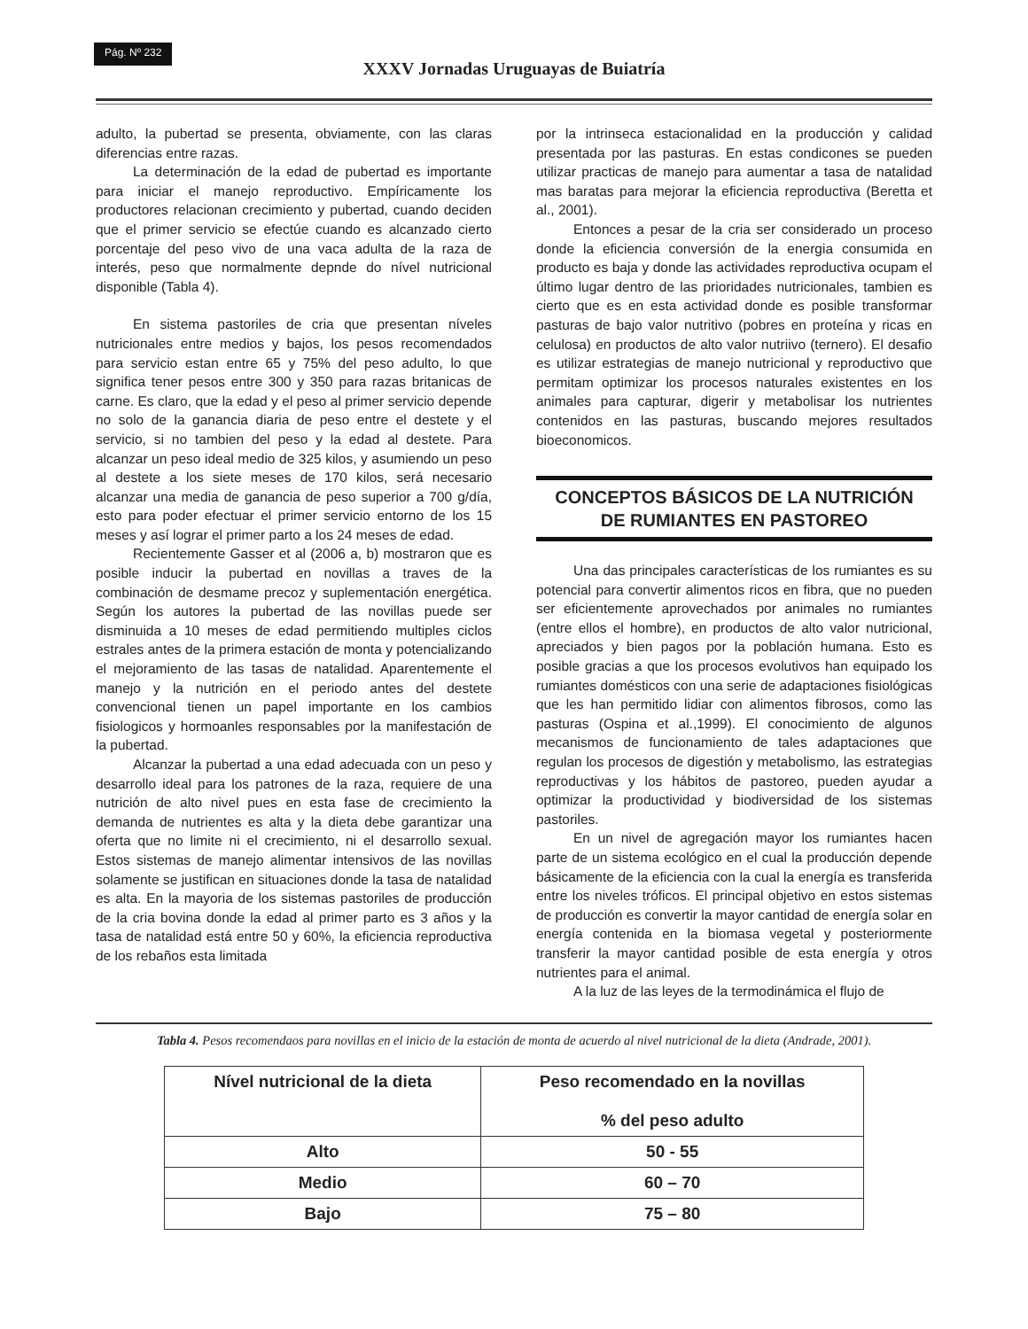Pág. Nº 232
XXXV Jornadas Uruguayas de Buiatría
adulto, la pubertad se presenta, obviamente, con las claras diferencias entre razas.
La determinación de la edad de pubertad es importante para iniciar el manejo reproductivo. Empíricamente los productores relacionan crecimiento y pubertad, cuando deciden que el primer servicio se efectúe cuando es alcanzado cierto porcentaje del peso vivo de una vaca adulta de la raza de interés, peso que normalmente depnde do nível nutricional disponible (Tabla 4).
En sistema pastoriles de cria que presentan níveles nutricionales entre medios y bajos, los pesos recomendados para servicio estan entre 65 y 75% del peso adulto, lo que significa tener pesos entre 300 y 350 para razas britanicas de carne. Es claro, que la edad y el peso al primer servicio depende no solo de la ganancia diaria de peso entre el destete y el servicio, si no tambien del peso y la edad al destete. Para alcanzar un peso ideal medio de 325 kilos, y asumiendo un peso al destete a los siete meses de 170 kilos, será necesario alcanzar una media de ganancia de peso superior a 700 g/día, esto para poder efectuar el primer servicio entorno de los 15 meses y así lograr el primer parto a los 24 meses de edad.
Recientemente Gasser et al (2006 a, b) mostraron que es posible inducir la pubertad en novillas a traves de la combinación de desmame precoz y suplementación energética. Según los autores la pubertad de las novillas puede ser disminuida a 10 meses de edad permitiendo multiples ciclos estrales antes de la primera estación de monta y potencializando el mejoramiento de las tasas de natalidad. Aparentemente el manejo y la nutrición en el periodo antes del destete convencional tienen un papel importante en los cambios fisiologicos y hormoanles responsables por la manifestación de la pubertad.
Alcanzar la pubertad a una edad adecuada con un peso y desarrollo ideal para los patrones de la raza, requiere de una nutrición de alto nivel pues en esta fase de crecimiento la demanda de nutrientes es alta y la dieta debe garantizar una oferta que no limite ni el crecimiento, ni el desarrollo sexual. Estos sistemas de manejo alimentar intensivos de las novillas solamente se justifican en situaciones donde la tasa de natalidad es alta. En la mayoria de los sistemas pastoriles de producción de la cria bovina donde la edad al primer parto es 3 años y la tasa de natalidad está entre 50 y 60%, la eficiencia reproductiva de los rebaños esta limitada
por la intrinseca estacionalidad en la producción y calidad presentada por las pasturas. En estas condicones se pueden utilizar practicas de manejo para aumentar a tasa de natalidad mas baratas para mejorar la eficiencia reproductiva (Beretta et al., 2001).
Entonces a pesar de la cria ser considerado un proceso donde la eficiencia conversión de la energia consumida en producto es baja y donde las actividades reproductiva ocupam el último lugar dentro de las prioridades nutricionales, tambien es cierto que es en esta actividad donde es posible transformar pasturas de bajo valor nutritivo (pobres en proteína y ricas en celulosa) en productos de alto valor nutriivo (ternero). El desafio es utilizar estrategias de manejo nutricional y reproductivo que permitam optimizar los procesos naturales existentes en los animales para capturar, digerir y metabolisar los nutrientes contenidos en las pasturas, buscando mejores resultados bioeconomicos.
CONCEPTOS BÁSICOS DE LA NUTRICIÓN
DE RUMIANTES EN PASTOREO
Una das principales características de los rumiantes es su potencial para convertir alimentos ricos en fibra, que no pueden ser eficientemente aprovechados por animales no rumiantes (entre ellos el hombre), en productos de alto valor nutricional, apreciados y bien pagos por la población humana. Esto es posible gracias a que los procesos evolutivos han equipado los rumiantes domésticos con una serie de adaptaciones fisiológicas que les han permitido lidiar con alimentos fibrosos, como las pasturas (Ospina et al.,1999). El conocimiento de algunos mecanismos de funcionamiento de tales adaptaciones que regulan los procesos de digestión y metabolismo, las estrategias reproductivas y los hábitos de pastoreo, pueden ayudar a optimizar la productividad y biodiversidad de los sistemas pastoriles.
En un nivel de agregación mayor los rumiantes hacen parte de un sistema ecológico en el cual la producción depende básicamente de la eficiencia con la cual la energía es transferida entre los niveles tróficos. El principal objetivo en estos sistemas de producción es convertir la mayor cantidad de energía solar en energía contenida en la biomasa vegetal y posteriormente transferir la mayor cantidad posible de esta energía y otros nutrientes para el animal.
A la luz de las leyes de la termodinámica el flujo de
Tabla 4. Pesos recomendaos para novillas en el inicio de la estación de monta de acuerdo al nivel nutricional de la dieta (Andrade, 2001).
| Nível nutricional de la dieta | Peso recomendado en la novillas % del peso adulto |
| --- | --- |
| Alto | 50 - 55 |
| Medio | 60 – 70 |
| Bajo | 75 – 80 |